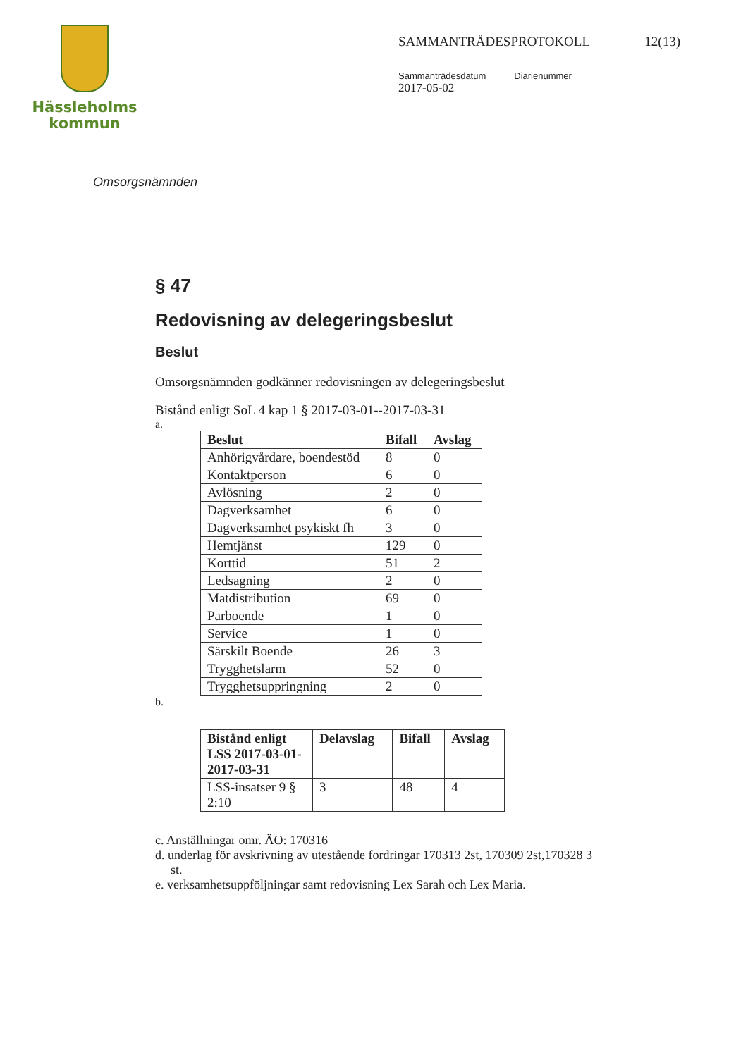Hässleholms
kommun
SAMMANTRÄDESPROTOKOLL 12(13)
Sammanträdesdatum Diarienummer
2017-05-02
Omsorgsnämnden
§ 47
Redovisning av delegeringsbeslut
Beslut
Omsorgsnämnden godkänner redovisningen av delegeringsbeslut
Bistånd enligt SoL 4 kap 1 § 2017-03-01--2017-03-31
a.
| Beslut | Bifall | Avslag |
| --- | --- | --- |
| Anhörigvårdare, boendestöd | 8 | 0 |
| Kontaktperson | 6 | 0 |
| Avlösning | 2 | 0 |
| Dagverksamhet | 6 | 0 |
| Dagverksamhet psykiskt fh | 3 | 0 |
| Hemtjänst | 129 | 0 |
| Korttid | 51 | 2 |
| Ledsagning | 2 | 0 |
| Matdistribution | 69 | 0 |
| Parboende | 1 | 0 |
| Service | 1 | 0 |
| Särskilt Boende | 26 | 3 |
| Trygghetslarm | 52 | 0 |
| Trygghetsuppringning | 2 | 0 |
b.
| Bistånd enligt LSS 2017-03-01-2017-03-31 | Delavslag | Bifall | Avslag |
| --- | --- | --- | --- |
| LSS-insatser 9 § 2:10 | 3 | 48 | 4 |
c. Anställningar omr. ÄO: 170316
d. underlag för avskrivning av utestående fordringar 170313 2st, 170309 2st,170328 3 st.
e. verksamhetsuppföljningar samt redovisning Lex Sarah och Lex Maria.